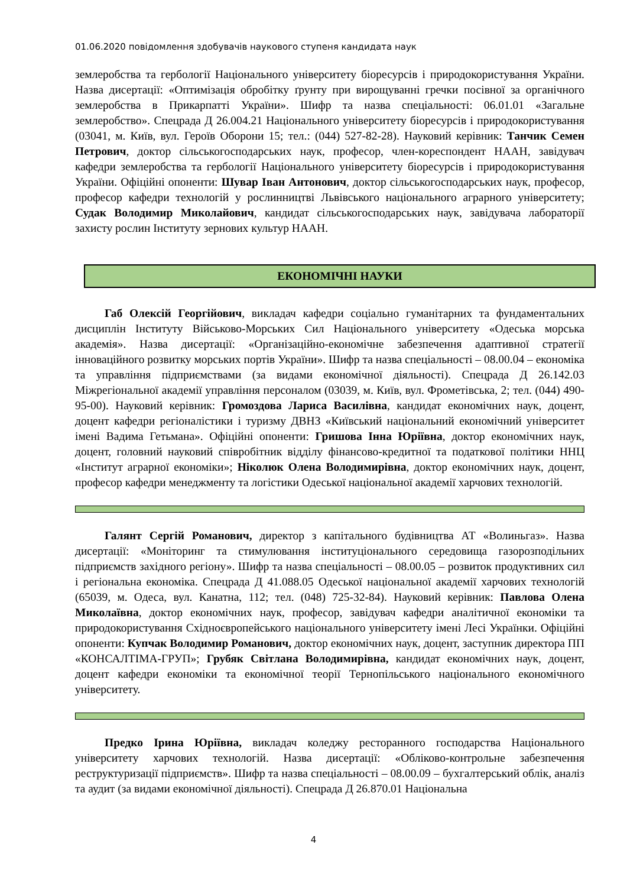01.06.2020 повідомлення здобувачів наукового ступеня кандидата наук
землеробства та гербології Національного університету біоресурсів і природокористування України. Назва дисертації: «Оптимізація обробітку ґрунту при вирощуванні гречки посівної за органічного землеробства в Прикарпатті України». Шифр та назва спеціальності: 06.01.01 «Загальне землеробство». Спецрада Д 26.004.21 Національного університету біоресурсів і природокористування (03041, м. Київ, вул. Героїв Оборони 15; тел.: (044) 527-82-28). Науковий керівник: Танчик Семен Петрович, доктор сільськогосподарських наук, професор, член-кореспондент НААН, завідувач кафедри землеробства та гербології Національного університету біоресурсів і природокористування України. Офіційні опоненти: Шувар Іван Антонович, доктор сільськогосподарських наук, професор, професор кафедри технологій у рослинництві Львівського національного аграрного університету; Судак Володимир Миколайович, кандидат сільськогосподарських наук, завідувача лабораторії захисту рослин Інституту зернових культур НААН.
ЕКОНОМІЧНІ НАУКИ
Габ Олексій Георгійович, викладач кафедри соціально гуманітарних та фундаментальних дисциплін Інституту Військово-Морських Сил Національного університету «Одеська морська академія». Назва дисертації: «Організаційно-економічне забезпечення адаптивної стратегії інноваційного розвитку морських портів України». Шифр та назва спеціальності – 08.00.04 – економіка та управління підприємствами (за видами економічної діяльності). Спецрада Д 26.142.03 Міжрегіональної академії управління персоналом (03039, м. Київ, вул. Фрометівська, 2; тел. (044) 490-95-00). Науковий керівник: Громоздова Лариса Василівна, кандидат економічних наук, доцент, доцент кафедри регіоналістики і туризму ДВНЗ «Київський національний економічний університет імені Вадима Гетьмана». Офіційні опоненти: Гришова Інна Юріївна, доктор економічних наук, доцент, головний науковий співробітник відділу фінансово-кредитної та податкової політики ННЦ «Інститут аграрної економіки»; Ніколюк Олена Володимирівна, доктор економічних наук, доцент, професор кафедри менеджменту та логістики Одеської національної академії харчових технологій.
Галянт Сергій Романович, директор з капітального будівництва АТ «Волиньгаз». Назва дисертації: «Моніторинг та стимулювання інституціонального середовища газорозподільних підприємств західного регіону». Шифр та назва спеціальності – 08.00.05 – розвиток продуктивних сил і регіональна економіка. Спецрада Д 41.088.05 Одеської національної академії харчових технологій (65039, м. Одеса, вул. Канатна, 112; тел. (048) 725-32-84). Науковий керівник: Павлова Олена Миколаївна, доктор економічних наук, професор, завідувач кафедри аналітичної економіки та природокористування Східноєвропейського національного університету імені Лесі Українки. Офіційні опоненти: Купчак Володимир Романович, доктор економічних наук, доцент, заступник директора ПП «КОНСАЛТІМА-ГРУП»; Грубяк Світлана Володимирівна, кандидат економічних наук, доцент, доцент кафедри економіки та економічної теорії Тернопільського національного економічного університету.
Предко Ірина Юріївна, викладач коледжу ресторанного господарства Національного університету харчових технологій. Назва дисертації: «Обліково-контрольне забезпечення реструктуризації підприємств». Шифр та назва спеціальності – 08.00.09 – бухгалтерський облік, аналіз та аудит (за видами економічної діяльності). Спецрада Д 26.870.01 Національна
4